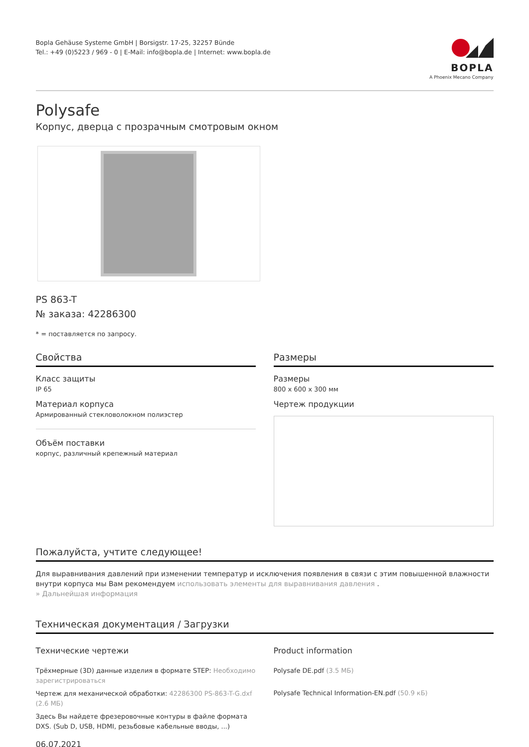Bopla Gehäuse Systeme GmbH | Borsigstr. 17-25, 32257 Bünde
Tel.: +49 (0)5223 / 969 - 0 | E-Mail: info@bopla.de | Internet: www.bopla.de
BOPLA
A Phoenix Mecano Company
Polysafe
Корпус, дверца с прозрачным смотровым окном
PS 863-T
№ заказа: 42286300
* = поставляется по запросу.
Свойства
Класс защиты
IP 65
Материал корпуса
Армированный стекловолокном полиэстер
Объём поставки
корпус, различный крепежный материал
Размеры
Размеры
800 x 600 x 300 мм
Чертеж продукции
Пожалуйста, учтите следующее!
Для выравнивания давлений при изменении температур и исключения появления в связи с этим повышенной влажности внутри корпуса мы Вам рекомендуем использовать элементы для выравнивания давления .
» Дальнейшая информация
Техническая документация / Загрузки
Технические чертежи
Трёхмерные (3D) данные изделия в формате STEP: Необходимо зарегистрироваться
Чертеж для механической обработки: 42286300 PS-863-T-G.dxf (2.6 МБ)
Здесь Вы найдете фрезеровочные контуры в файле формата DXS. (Sub D, USB, HDMI, резьбовые кабельные вводы, ...)
Product information
Polysafe DE.pdf (3.5 МБ)
Polysafe Technical Information-EN.pdf (50.9 кБ)
06.07.2021